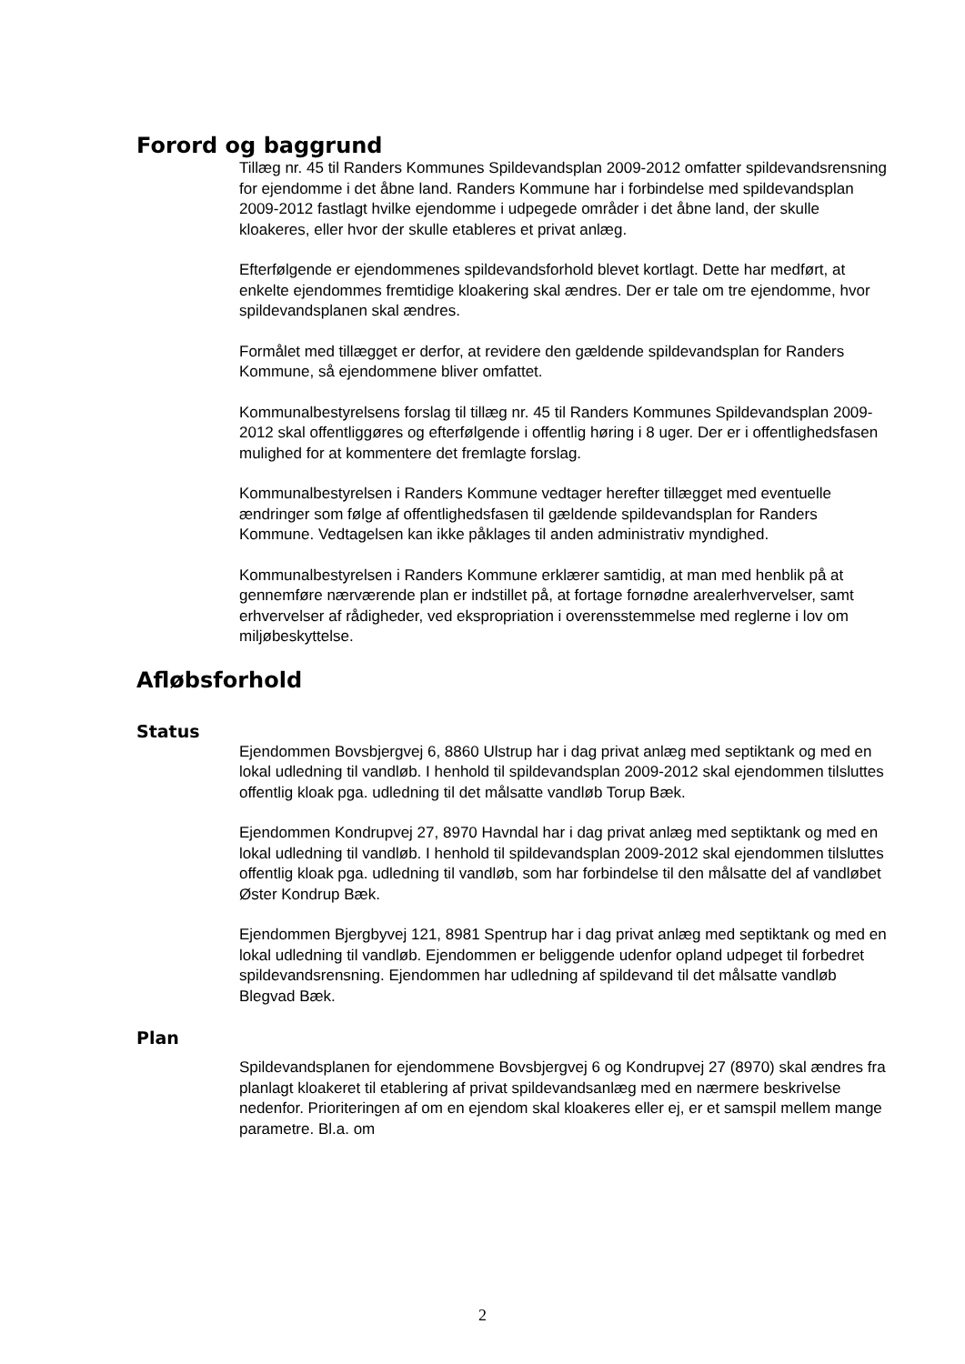Forord og baggrund
Tillæg nr. 45 til Randers Kommunes Spildevandsplan 2009-2012 omfatter spildevandsrensning for ejendomme i det åbne land. Randers Kommune har i forbindelse med spildevandsplan 2009-2012 fastlagt hvilke ejendomme i udpegede områder i det åbne land, der skulle kloakeres, eller hvor der skulle etableres et privat anlæg.
Efterfølgende er ejendommenes spildevandsforhold blevet kortlagt. Dette har medført, at enkelte ejendommes fremtidige kloakering skal ændres. Der er tale om tre ejendomme, hvor spildevandsplanen skal ændres.
Formålet med tillægget er derfor, at revidere den gældende spildevandsplan for Randers Kommune, så ejendommene bliver omfattet.
Kommunalbestyrelsens forslag til tillæg nr. 45 til Randers Kommunes Spildevandsplan 2009-2012 skal offentliggøres og efterfølgende i offentlig høring i 8 uger. Der er i offentlighedsfasen mulighed for at kommentere det fremlagte forslag.
Kommunalbestyrelsen i Randers Kommune vedtager herefter tillægget med eventuelle ændringer som følge af offentlighedsfasen til gældende spildevandsplan for Randers Kommune. Vedtagelsen kan ikke påklages til anden administrativ myndighed.
Kommunalbestyrelsen i Randers Kommune erklærer samtidig, at man med henblik på at gennemføre nærværende plan er indstillet på, at fortage fornødne arealerhvervelser, samt erhvervelser af rådigheder, ved ekspropriation i overensstemmelse med reglerne i lov om miljøbeskyttelse.
Afløbsforhold
Status
Ejendommen Bovsbjergvej 6, 8860 Ulstrup har i dag privat anlæg med septiktank og med en lokal udledning til vandløb. I henhold til spildevandsplan 2009-2012 skal ejendommen tilsluttes offentlig kloak pga. udledning til det målsatte vandløb Torup Bæk.
Ejendommen Kondrupvej 27, 8970 Havndal har i dag privat anlæg med septiktank og med en lokal udledning til vandløb. I henhold til spildevandsplan 2009-2012 skal ejendommen tilsluttes offentlig kloak pga. udledning til vandløb, som har forbindelse til den målsatte del af vandløbet Øster Kondrup Bæk.
Ejendommen Bjergbyvej 121, 8981 Spentrup har i dag privat anlæg med septiktank og med en lokal udledning til vandløb. Ejendommen er beliggende udenfor opland udpeget til forbedret spildevandsrensning. Ejendommen har udledning af spildevand til det målsatte vandløb Blegvad Bæk.
Plan
Spildevandsplanen for ejendommene Bovsbjergvej 6 og Kondrupvej 27 (8970) skal ændres fra planlagt kloakeret til etablering af privat spildevandsanlæg med en nærmere beskrivelse nedenfor. Prioriteringen af om en ejendom skal kloakeres eller ej, er et samspil mellem mange parametre. Bl.a. om
2